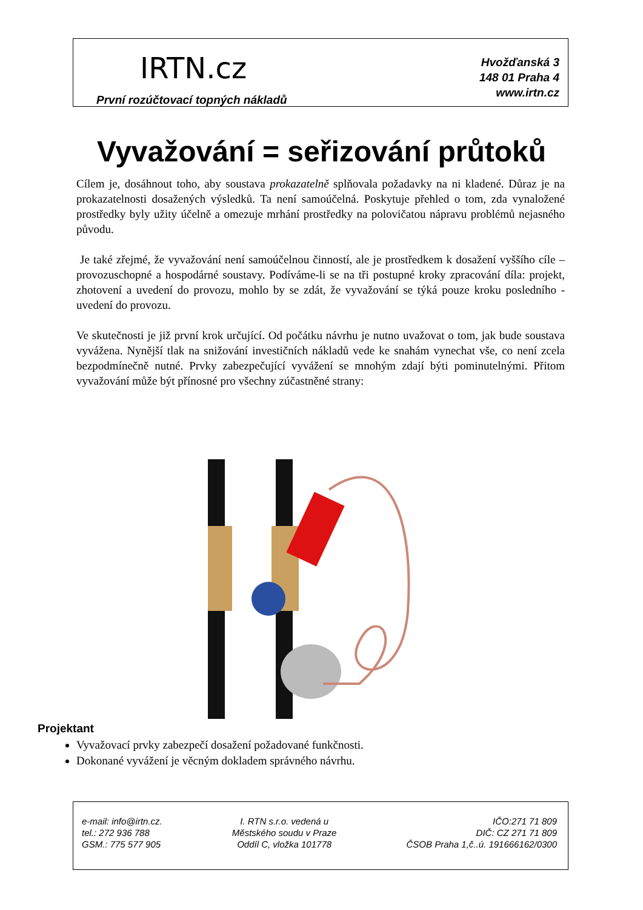IRTN.cz
Hvožďanská 3
148 01 Praha 4
www.irtn.cz
První rozúčtovací topných nákladů
Vyvažování = seřizování průtoků
Cílem je, dosáhnout toho, aby soustava prokazatelně splňovala požadavky na ni kladené. Důraz je na prokazatelnosti dosažených výsledků. Ta není samoúčelná. Poskytuje přehled o tom, zda vynaložené prostředky byly užity účelně a omezuje mrhání prostředky na polovičatou nápravu problémů nejasného původu.
Je také zřejmé, že vyvažování není samoúčelnou činností, ale je prostředkem k dosažení vyššího cíle – provozuschopné a hospodárné soustavy. Podíváme-li se na tři postupné kroky zpracování díla: projekt, zhotovení a uvedení do provozu, mohlo by se zdát, že vyvažování se týká pouze kroku posledního - uvedení do provozu.
Ve skutečnosti je již první krok určující. Od počátku návrhu je nutno uvažovat o tom, jak bude soustava vyvážena. Nynější tlak na snižování investičních nákladů vede ke snahám vynechat vše, co není zcela bezpodmínečně nutné. Prvky zabezpečující vyvážení se mnohým zdají býti pominutelnými. Přitom vyvažování může být přínosné pro všechny zúčastněné strany:
Projektant
Vyvažovací prvky zabezpečí dosažení požadované funkčnosti.
Dokonané vyvážení je věcným dokladem správného návrhu.
e-mail: info@irtn.cz.
tel.: 272 936 788
GSM.: 775 577 905
I. RTN s.r.o. vedená u
Městského soudu v Praze
Oddíl C, vložka 101778
IČO:271 71 809
DIČ: CZ 271 71 809
ČSOB Praha 1,č..ú. 191666162/0300